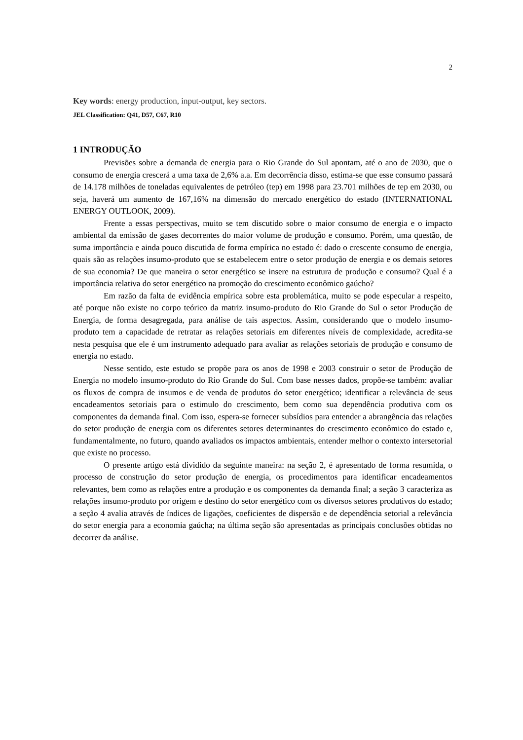2
Key words: energy production, input-output, key sectors.
JEL Classification: Q41, D57, C67, R10
1 INTRODUÇÃO
Previsões sobre a demanda de energia para o Rio Grande do Sul apontam, até o ano de 2030, que o consumo de energia crescerá a uma taxa de 2,6% a.a. Em decorrência disso, estima-se que esse consumo passará de 14.178 milhões de toneladas equivalentes de petróleo (tep) em 1998 para 23.701 milhões de tep em 2030, ou seja, haverá um aumento de 167,16% na dimensão do mercado energético do estado (INTERNATIONAL ENERGY OUTLOOK, 2009).
Frente a essas perspectivas, muito se tem discutido sobre o maior consumo de energia e o impacto ambiental da emissão de gases decorrentes do maior volume de produção e consumo. Porém, uma questão, de suma importância e ainda pouco discutida de forma empírica no estado é: dado o crescente consumo de energia, quais são as relações insumo-produto que se estabelecem entre o setor produção de energia e os demais setores de sua economia? De que maneira o setor energético se insere na estrutura de produção e consumo? Qual é a importância relativa do setor energético na promoção do crescimento econômico gaúcho?
Em razão da falta de evidência empírica sobre esta problemática, muito se pode especular a respeito, até porque não existe no corpo teórico da matriz insumo-produto do Rio Grande do Sul o setor Produção de Energia, de forma desagregada, para análise de tais aspectos. Assim, considerando que o modelo insumo-produto tem a capacidade de retratar as relações setoriais em diferentes níveis de complexidade, acredita-se nesta pesquisa que ele é um instrumento adequado para avaliar as relações setoriais de produção e consumo de energia no estado.
Nesse sentido, este estudo se propõe para os anos de 1998 e 2003 construir o setor de Produção de Energia no modelo insumo-produto do Rio Grande do Sul. Com base nesses dados, propõe-se também: avaliar os fluxos de compra de insumos e de venda de produtos do setor energético; identificar a relevância de seus encadeamentos setoriais para o estimulo do crescimento, bem como sua dependência produtiva com os componentes da demanda final. Com isso, espera-se fornecer subsídios para entender a abrangência das relações do setor produção de energia com os diferentes setores determinantes do crescimento econômico do estado e, fundamentalmente, no futuro, quando avaliados os impactos ambientais, entender melhor o contexto intersetorial que existe no processo.
O presente artigo está dividido da seguinte maneira: na seção 2, é apresentado de forma resumida, o processo de construção do setor produção de energia, os procedimentos para identificar encadeamentos relevantes, bem como as relações entre a produção e os componentes da demanda final; a seção 3 caracteriza as relações insumo-produto por origem e destino do setor energético com os diversos setores produtivos do estado; a seção 4 avalia através de índices de ligações, coeficientes de dispersão e de dependência setorial a relevância do setor energia para a economia gaúcha; na última seção são apresentadas as principais conclusões obtidas no decorrer da análise.